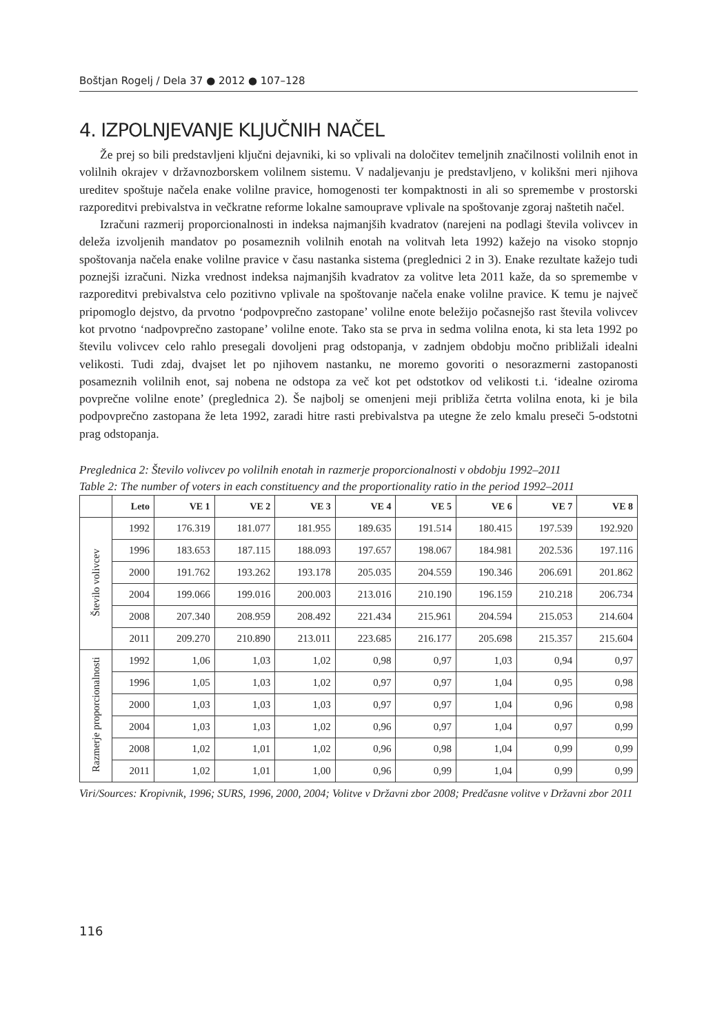Boštjan Rogelj / Dela 37 ● 2012 ● 107–128
4. IZPOLNJEVANJE KLJUČNIH NAČEL
Že prej so bili predstavljeni ključni dejavniki, ki so vplivali na določitev temeljnih značilnosti volilnih enot in volilnih okrajev v državnozborskem volilnem sistemu. V nadaljevanju je predstavljeno, v kolikšni meri njihova ureditev spoštuje načela enake volilne pravice, homogenosti ter kompaktnosti in ali so spremembe v prostorski razporeditvi prebivalstva in večkratne reforme lokalne samouprave vplivale na spoštovanje zgoraj naštetih načel.
Izračuni razmerij proporcionalnosti in indeksa najmanjših kvadratov (narejeni na podlagi števila volivcev in deleža izvoljenih mandatov po posameznih volilnih enotah na volitvah leta 1992) kažejo na visoko stopnjo spoštovanja načela enake volilne pravice v času nastanka sistema (preglednici 2 in 3). Enake rezultate kažejo tudi poznejši izračuni. Nizka vrednost indeksa najmanjših kvadratov za volitve leta 2011 kaže, da so spremembe v razporeditvi prebivalstva celo pozitivno vplivale na spoštovanje načela enake volilne pravice. K temu je največ pripomoglo dejstvo, da prvotno ‘podpovprečno zastopane’ volilne enote beležijo počasnejšo rast števila volivcev kot prvotno ‘nadpovprečno zastopane’ volilne enote. Tako sta se prva in sedma volilna enota, ki sta leta 1992 po številu volivcev celo rahlo presegali dovoljeni prag odstopanja, v zadnjem obdobju močno približali idealni velikosti. Tudi zdaj, dvajset let po njihovem nastanku, ne moremo govoriti o nesorazmerni zastopanosti posameznih volilnih enot, saj nobena ne odstopa za več kot pet odstotkov od velikosti t.i. ‘idealne oziroma povprečne volilne enote’ (preglednica 2). Še najbolj se omenjeni meji približa četrta volilna enota, ki je bila podpovprečno zastopana že leta 1992, zaradi hitre rasti prebivalstva pa utegne že zelo kmalu preseči 5-odstotni prag odstopanja.
Preglednica 2: Število volivcev po volilnih enotah in razmerje proporcionalnosti v obdobju 1992–2011
Table 2: The number of voters in each constituency and the proportionality ratio in the period 1992–2011
| | Leto | VE 1 | VE 2 | VE 3 | VE 4 | VE 5 | VE 6 | VE 7 | VE 8 |
| --- | --- | --- | --- | --- | --- | --- | --- | --- | --- |
| Število volivcev | 1992 | 176.319 | 181.077 | 181.955 | 189.635 | 191.514 | 180.415 | 197.539 | 192.920 |
| | 1996 | 183.653 | 187.115 | 188.093 | 197.657 | 198.067 | 184.981 | 202.536 | 197.116 |
| | 2000 | 191.762 | 193.262 | 193.178 | 205.035 | 204.559 | 190.346 | 206.691 | 201.862 |
| | 2004 | 199.066 | 199.016 | 200.003 | 213.016 | 210.190 | 196.159 | 210.218 | 206.734 |
| | 2008 | 207.340 | 208.959 | 208.492 | 221.434 | 215.961 | 204.594 | 215.053 | 214.604 |
| | 2011 | 209.270 | 210.890 | 213.011 | 223.685 | 216.177 | 205.698 | 215.357 | 215.604 |
| Razmerje proporcionalnosti | 1992 | 1,06 | 1,03 | 1,02 | 0,98 | 0,97 | 1,03 | 0,94 | 0,97 |
| | 1996 | 1,05 | 1,03 | 1,02 | 0,97 | 0,97 | 1,04 | 0,95 | 0,98 |
| | 2000 | 1,03 | 1,03 | 1,03 | 0,97 | 0,97 | 1,04 | 0,96 | 0,98 |
| | 2004 | 1,03 | 1,03 | 1,02 | 0,96 | 0,97 | 1,04 | 0,97 | 0,99 |
| | 2008 | 1,02 | 1,01 | 1,02 | 0,96 | 0,98 | 1,04 | 0,99 | 0,99 |
| | 2011 | 1,02 | 1,01 | 1,00 | 0,96 | 0,99 | 1,04 | 0,99 | 0,99 |
Viri/Sources: Kropivnik, 1996; SURS, 1996, 2000, 2004; Volitve v Državni zbor 2008; Predčasne volitve v Državni zbor 2011
116